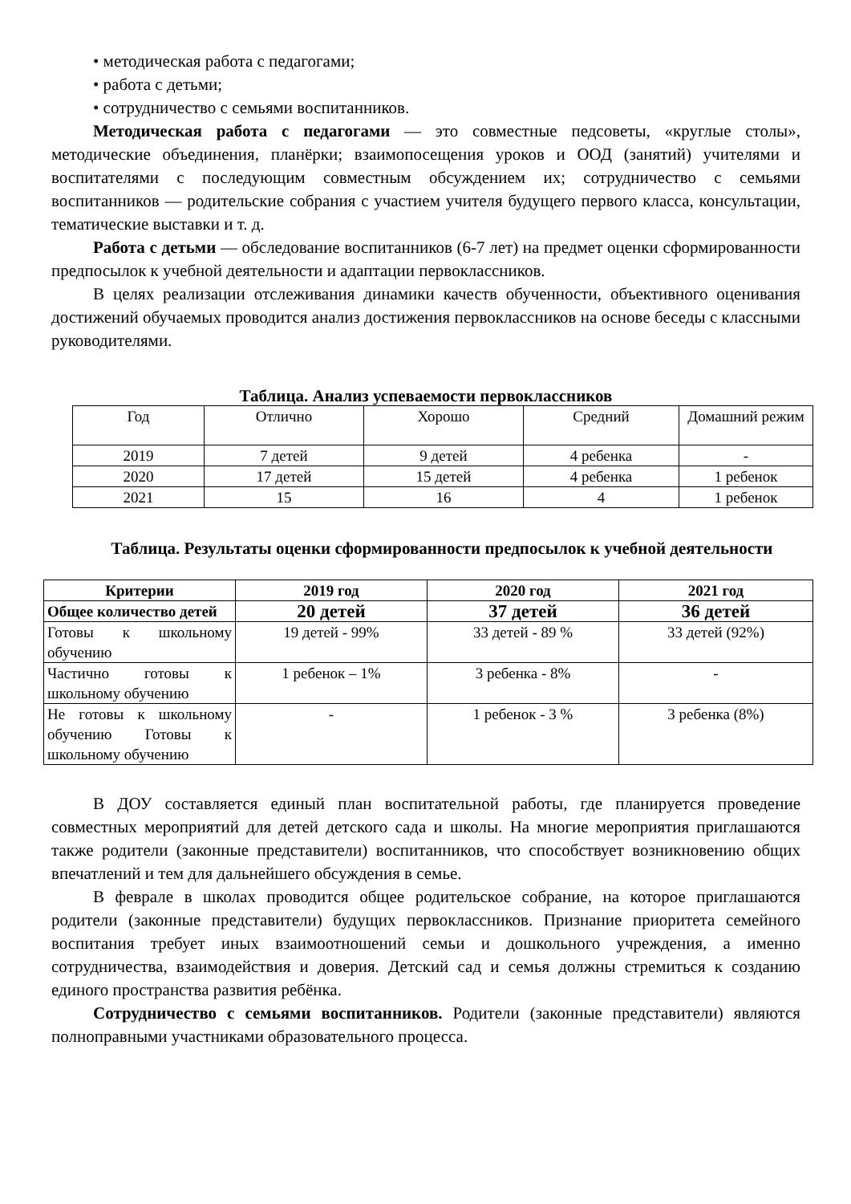• методическая работа с педагогами;
• работа с детьми;
• сотрудничество с семьями воспитанников.
Методическая работа с педагогами — это совместные педсоветы, «круглые столы», методические объединения, планёрки; взаимопосещения уроков и ООД (занятий) учителями и воспитателями с последующим совместным обсуждением их; сотрудничество с семьями воспитанников — родительские собрания с участием учителя будущего первого класса, консультации, тематические выставки и т. д.
Работа с детьми — обследование воспитанников (6-7 лет) на предмет оценки сформированности предпосылок к учебной деятельности и адаптации первоклассников.
В целях реализации отслеживания динамики качеств обученности, объективного оценивания достижений обучаемых проводится анализ достижения первоклассников на основе беседы с классными руководителями.
Таблица. Анализ успеваемости первоклассников
| Год | Отлично | Хорошо | Средний | Домашний режим |
| 2019 | 7 детей | 9 детей | 4 ребенка | - |
| 2020 | 17 детей | 15 детей | 4 ребенка | 1 ребенок |
| 2021 | 15 | 16 | 4 | 1 ребенок |
Таблица. Результаты оценки сформированности предпосылок к учебной деятельности
| Критерии | 2019 год | 2020 год | 2021 год |
| --- | --- | --- | --- |
| Общее количество детей | 20 детей | 37 детей | 36 детей |
| Готовы к школьному обучению | 19 детей - 99% | 33 детей - 89 % | 33 детей (92%) |
| Частично готовы к школьному обучению | 1 ребенок – 1% | 3 ребенка - 8% | - |
| Не готовы к школьному обучению Готовы к школьному обучению | - | 1 ребенок - 3 % | 3 ребенка (8%) |
В ДОУ составляется единый план воспитательной работы, где планируется проведение совместных мероприятий для детей детского сада и школы. На многие мероприятия приглашаются также родители (законные представители) воспитанников, что способствует возникновению общих впечатлений и тем для дальнейшего обсуждения в семье.
В феврале в школах проводится общее родительское собрание, на которое приглашаются родители (законные представители) будущих первоклассников. Признание приоритета семейного воспитания требует иных взаимоотношений семьи и дошкольного учреждения, а именно сотрудничества, взаимодействия и доверия. Детский сад и семья должны стремиться к созданию единого пространства развития ребёнка.
Сотрудничество с семьями воспитанников. Родители (законные представители) являются полноправными участниками образовательного процесса.